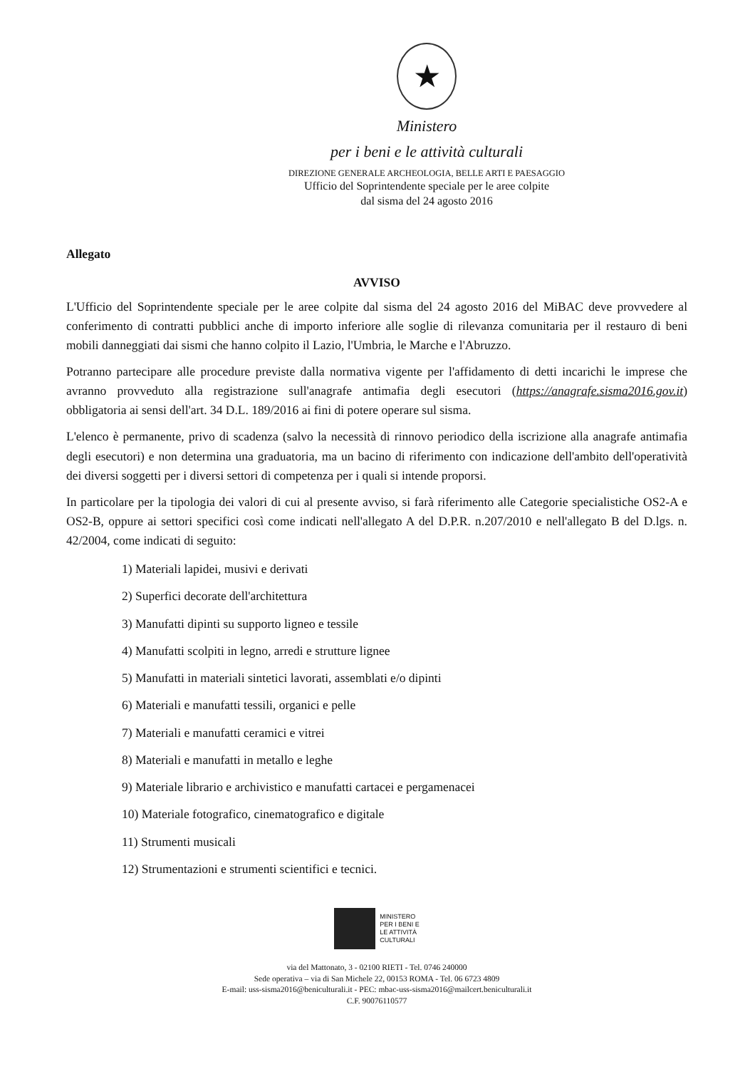★
Ministero
per i beni e le attività culturali
DIREZIONE GENERALE ARCHEOLOGIA, BELLE ARTI E PAESAGGIO
Ufficio del Soprintendente speciale per le aree colpite
dal sisma del 24 agosto 2016
Allegato
AVVISO
L'Ufficio del Soprintendente speciale per le aree colpite dal sisma del 24 agosto 2016 del MiBAC deve provvedere al conferimento di contratti pubblici anche di importo inferiore alle soglie di rilevanza comunitaria per il restauro di beni mobili danneggiati dai sismi che hanno colpito il Lazio, l'Umbria, le Marche e l'Abruzzo.
Potranno partecipare alle procedure previste dalla normativa vigente per l'affidamento di detti incarichi le imprese che avranno provveduto alla registrazione sull'anagrafe antimafia degli esecutori (https://anagrafe.sisma2016.gov.it) obbligatoria ai sensi dell'art. 34 D.L. 189/2016 ai fini di potere operare sul sisma.
L'elenco è permanente, privo di scadenza (salvo la necessità di rinnovo periodico della iscrizione alla anagrafe antimafia degli esecutori) e non determina una graduatoria, ma un bacino di riferimento con indicazione dell'ambito dell'operatività dei diversi soggetti per i diversi settori di competenza per i quali si intende proporsi.
In particolare per la tipologia dei valori di cui al presente avviso, si farà riferimento alle Categorie specialistiche OS2-A e OS2-B, oppure ai settori specifici così come indicati nell'allegato A del D.P.R. n.207/2010 e nell'allegato B del D.lgs. n. 42/2004, come indicati di seguito:
1) Materiali lapidei, musivi e derivati
2) Superfici decorate dell'architettura
3) Manufatti dipinti su supporto ligneo e tessile
4) Manufatti scolpiti in legno, arredi e strutture lignee
5) Manufatti in materiali sintetici lavorati, assemblati e/o dipinti
6) Materiali e manufatti tessili, organici e pelle
7) Materiali e manufatti ceramici e vitrei
8) Materiali e manufatti in metallo e leghe
9) Materiale librario e archivistico e manufatti cartacei e pergamenacei
10) Materiale fotografico, cinematografico e digitale
11) Strumenti musicali
12) Strumentazioni e strumenti scientifici e tecnici.
MINISTERO
PER I BENI E
LE ATTIVITÀ
CULTURALI
via del Mattonato, 3 - 02100 RIETI - Tel. 0746 240000
Sede operativa – via di San Michele 22, 00153 ROMA - Tel. 06 6723 4809
E-mail: uss-sisma2016@beniculturali.it - PEC: mbac-uss-sisma2016@mailcert.beniculturali.it
C.F. 90076110577